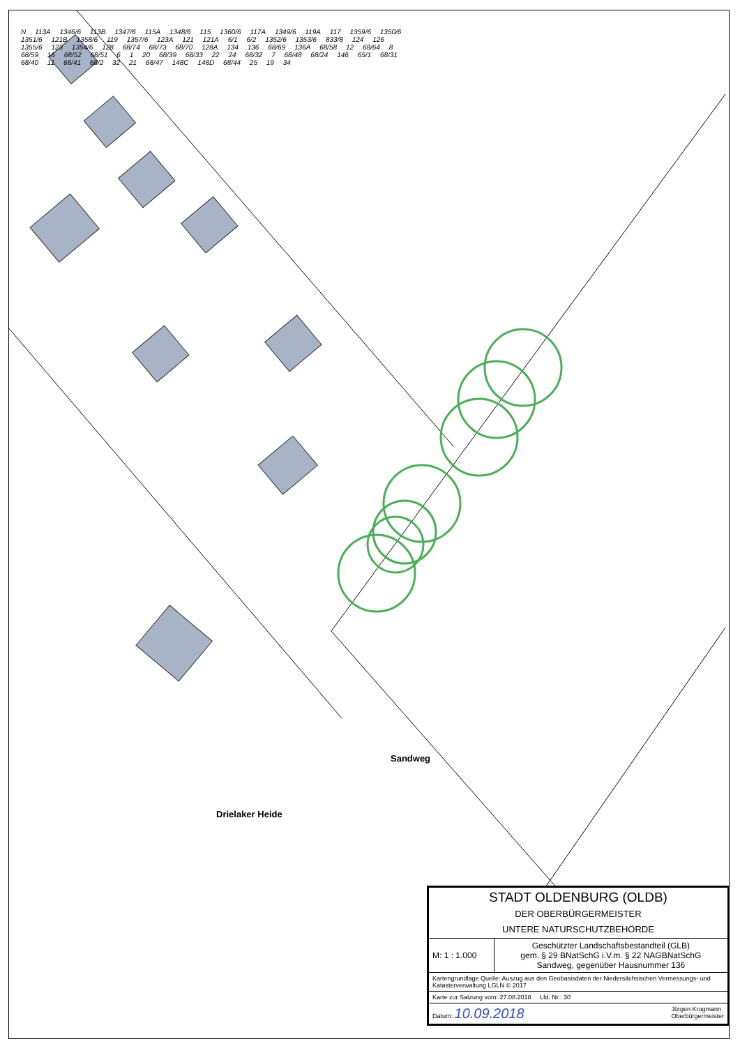N 113A 1346/6 113B 1347/6 115A 1348/6 115 1360/6 117A 1349/6 119A 117 1359/6 1350/6 1351/6 121B 1358/6 119 1357/6 123A 121 121A 6/1 6/2 1352/6 1353/6 833/8 124 126 1355/6 123 1354/6 128 68/74 68/73 68/70 128A 134 136 68/69 136A 68/58 12 68/64 8 68/59 16 68/52 68/51 6 1 20 68/39 68/33 22 24 68/32 7 68/48 68/24 146 65/1 68/31 68/40 11 68/41 68/2 32 21 68/47 148C 148D 68/44 25 19 34
Sandweg
Drielaker Heide
| STADT OLDENBURG (OLDB) DER OBERBÜRGERMEISTER UNTERE NATURSCHUTZBEHÖRDE | |
| M: 1 : 1.000 | Geschützter Landschaftsbestandteil (GLB) gem. § 29 BNatSchG i.V.m. § 22 NAGBNatSchG Sandweg, gegenüber Hausnummer 136 |
| Kartengrundlage Quelle: Auszug aus den Geobasisdaten der Niedersächsischen Vermessungs- und Katasterverwaltung LGLN © 2017 | |
| Karte zur Satzung vom: 27.08.2018 Lfd. Nr.: 30 | |
| Datum: 10.09.2018 Jürgen Krogmann Oberbürgermeister | |